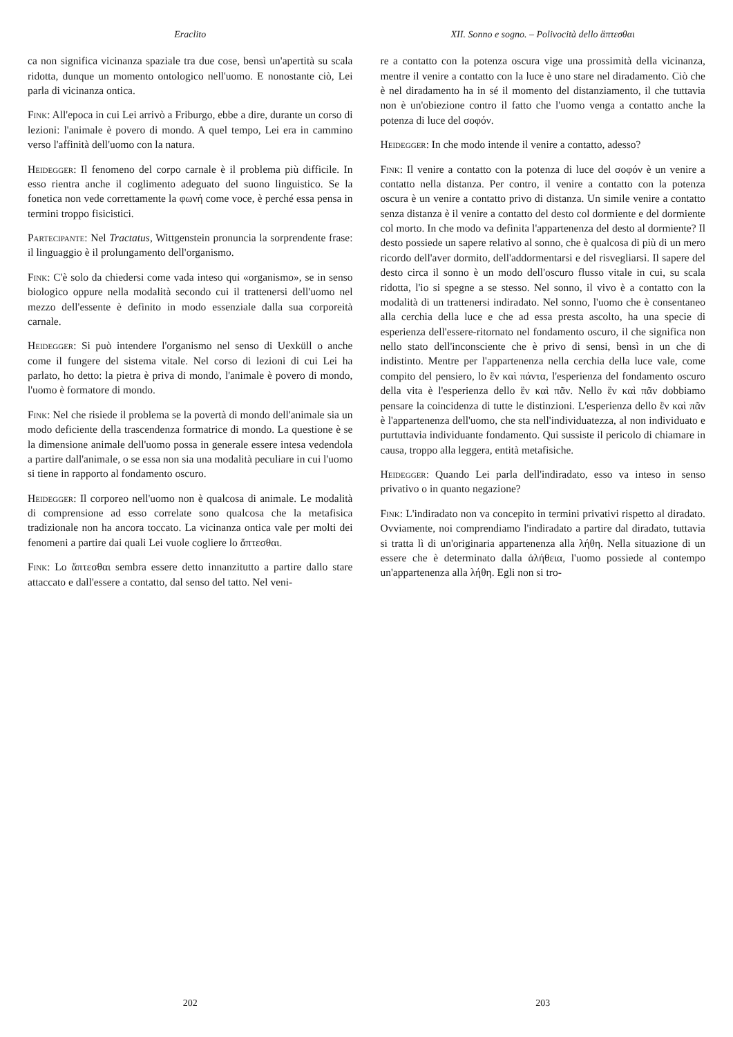Eraclito
ca non significa vicinanza spaziale tra due cose, bensì un'apertità su scala ridotta, dunque un momento ontologico nell'uomo. E nonostante ciò, Lei parla di vicinanza ontica.
Fink: All'epoca in cui Lei arrivò a Friburgo, ebbe a dire, durante un corso di lezioni: l'animale è povero di mondo. A quel tempo, Lei era in cammino verso l'affinità dell'uomo con la natura.
Heidegger: Il fenomeno del corpo carnale è il problema più difficile. In esso rientra anche il coglimento adeguato del suono linguistico. Se la fonetica non vede correttamente la φωνή come voce, è perché essa pensa in termini troppo fisicistici.
Partecipante: Nel Tractatus, Wittgenstein pronuncia la sorprendente frase: il linguaggio è il prolungamento dell'organismo.
Fink: C'è solo da chiedersi come vada inteso qui «organismo», se in senso biologico oppure nella modalità secondo cui il trattenersi dell'uomo nel mezzo dell'essente è definito in modo essenziale dalla sua corporeità carnale.
Heidegger: Si può intendere l'organismo nel senso di Uexküll o anche come il fungere del sistema vitale. Nel corso di lezioni di cui Lei ha parlato, ho detto: la pietra è priva di mondo, l'animale è povero di mondo, l'uomo è formatore di mondo.
Fink: Nel che risiede il problema se la povertà di mondo dell'animale sia un modo deficiente della trascendenza formatrice di mondo. La questione è se la dimensione animale dell'uomo possa in generale essere intesa vedendola a partire dall'animale, o se essa non sia una modalità peculiare in cui l'uomo si tiene in rapporto al fondamento oscuro.
Heidegger: Il corporeo nell'uomo non è qualcosa di animale. Le modalità di comprensione ad esso correlate sono qualcosa che la metafisica tradizionale non ha ancora toccato. La vicinanza ontica vale per molti dei fenomeni a partire dai quali Lei vuole cogliere lo ἅπτεσθαι.
Fink: Lo ἅπτεσθαι sembra essere detto innanzitutto a partire dallo stare attaccato e dall'essere a contatto, dal senso del tatto. Nel veni-
202
XII. Sonno e sogno. – Polivocità dello ἅπτεσθαι
re a contatto con la potenza oscura vige una prossimità della vicinanza, mentre il venire a contatto con la luce è uno stare nel diradamento. Ciò che è nel diradamento ha in sé il momento del distanziamento, il che tuttavia non è un'obiezione contro il fatto che l'uomo venga a contatto anche la potenza di luce del σοφόν.
Heidegger: In che modo intende il venire a contatto, adesso?
Fink: Il venire a contatto con la potenza di luce del σοφόν è un venire a contatto nella distanza. Per contro, il venire a contatto con la potenza oscura è un venire a contatto privo di distanza. Un simile venire a contatto senza distanza è il venire a contatto del desto col dormiente e del dormiente col morto. In che modo va definita l'appartenenza del desto al dormiente? Il desto possiede un sapere relativo al sonno, che è qualcosa di più di un mero ricordo dell'aver dormito, dell'addormentarsi e del risvegliarsi. Il sapere del desto circa il sonno è un modo dell'oscuro flusso vitale in cui, su scala ridotta, l'io si spegne a se stesso. Nel sonno, il vivo è a contatto con la modalità di un trattenersi indiradato. Nel sonno, l'uomo che è consentaneo alla cerchia della luce e che ad essa presta ascolto, ha una specie di esperienza dell'essere-ritornato nel fondamento oscuro, il che significa non nello stato dell'inconsciente che è privo di sensi, bensì in un che di indistinto. Mentre per l'appartenenza nella cerchia della luce vale, come compito del pensiero, lo ἓν καὶ πάντα, l'esperienza del fondamento oscuro della vita è l'esperienza dello ἓν καὶ πᾶν. Nello ἓν καὶ πᾶν dobbiamo pensare la coincidenza di tutte le distinzioni. L'esperienza dello ἓν καὶ πᾶν è l'appartenenza dell'uomo, che sta nell'individuatezza, al non individuato e purtuttavia individuante fondamento. Qui sussiste il pericolo di chiamare in causa, troppo alla leggera, entità metafisiche.
Heidegger: Quando Lei parla dell'indiradato, esso va inteso in senso privativo o in quanto negazione?
Fink: L'indiradato non va concepito in termini privativi rispetto al diradato. Ovviamente, noi comprendiamo l'indiradato a partire dal diradato, tuttavia si tratta lì di un'originaria appartenenza alla λήθη. Nella situazione di un essere che è determinato dalla ἀλήθεια, l'uomo possiede al contempo un'appartenenza alla λήθη. Egli non si tro-
203